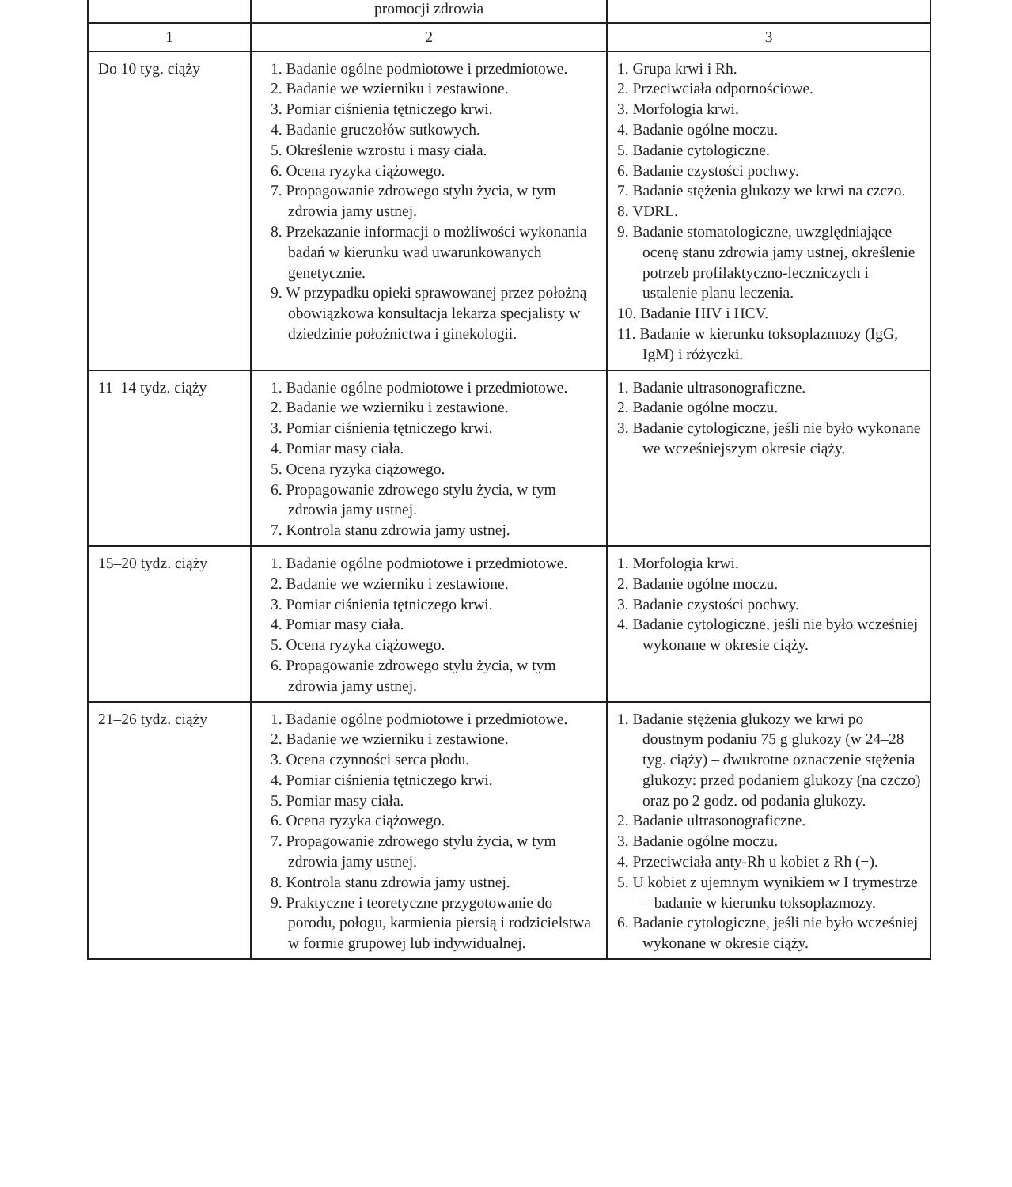| | promocji zdrowia | |
| 1 | 2 | 3 |
| Do 10 tyg. ciąży | 1. Badanie ogólne podmiotowe i przedmiotowe. 2. Badanie we wzierniku i zestawione. 3. Pomiar ciśnienia tętniczego krwi. 4. Badanie gruczołów sutkowych. 5. Określenie wzrostu i masy ciała. 6. Ocena ryzyka ciążowego. 7. Propagowanie zdrowego stylu życia, w tym zdrowia jamy ustnej. 8. Przekazanie informacji o możliwości wykonania badań w kierunku wad uwarunkowanych genetycznie. 9. W przypadku opieki sprawowanej przez położną obowiązkowa konsultacja lekarza specjalisty w dziedzinie położnictwa i ginekologii. | 1. Grupa krwi i Rh. 2. Przeciwciała odpornościowe. 3. Morfologia krwi. 4. Badanie ogólne moczu. 5. Badanie cytologiczne. 6. Badanie czystości pochwy. 7. Badanie stężenia glukozy we krwi na czczo. 8. VDRL. 9. Badanie stomatologiczne, uwzględniające ocenę stanu zdrowia jamy ustnej, określenie potrzeb profilaktyczno-leczniczych i ustalenie planu leczenia. 10. Badanie HIV i HCV. 11. Badanie w kierunku toksoplazmozy (IgG, IgM) i różyczki. |
| 11–14 tydz. ciąży | 1. Badanie ogólne podmiotowe i przedmiotowe. 2. Badanie we wzierniku i zestawione. 3. Pomiar ciśnienia tętniczego krwi. 4. Pomiar masy ciała. 5. Ocena ryzyka ciążowego. 6. Propagowanie zdrowego stylu życia, w tym zdrowia jamy ustnej. 7. Kontrola stanu zdrowia jamy ustnej. | 1. Badanie ultrasonograficzne. 2. Badanie ogólne moczu. 3. Badanie cytologiczne, jeśli nie było wykonane we wcześniejszym okresie ciąży. |
| 15–20 tydz. ciąży | 1. Badanie ogólne podmiotowe i przedmiotowe. 2. Badanie we wzierniku i zestawione. 3. Pomiar ciśnienia tętniczego krwi. 4. Pomiar masy ciała. 5. Ocena ryzyka ciążowego. 6. Propagowanie zdrowego stylu życia, w tym zdrowia jamy ustnej. | 1. Morfologia krwi. 2. Badanie ogólne moczu. 3. Badanie czystości pochwy. 4. Badanie cytologiczne, jeśli nie było wcześniej wykonane w okresie ciąży. |
| 21–26 tydz. ciąży | 1. Badanie ogólne podmiotowe i przedmiotowe. 2. Badanie we wzierniku i zestawione. 3. Ocena czynności serca płodu. 4. Pomiar ciśnienia tętniczego krwi. 5. Pomiar masy ciała. 6. Ocena ryzyka ciążowego. 7. Propagowanie zdrowego stylu życia, w tym zdrowia jamy ustnej. 8. Kontrola stanu zdrowia jamy ustnej. 9. Praktyczne i teoretyczne przygotowanie do porodu, połogu, karmienia piersią i rodzicielstwa w formie grupowej lub indywidualnej. | 1. Badanie stężenia glukozy we krwi po doustnym podaniu 75 g glukozy (w 24–28 tyg. ciąży) – dwukrotne oznaczenie stężenia glukozy: przed podaniem glukozy (na czczo) oraz po 2 godz. od podania glukozy. 2. Badanie ultrasonograficzne. 3. Badanie ogólne moczu. 4. Przeciwciała anty-Rh u kobiet z Rh (−). 5. U kobiet z ujemnym wynikiem w I trymestrze – badanie w kierunku toksoplazmozy. 6. Badanie cytologiczne, jeśli nie było wcześniej wykonane w okresie ciąży. |